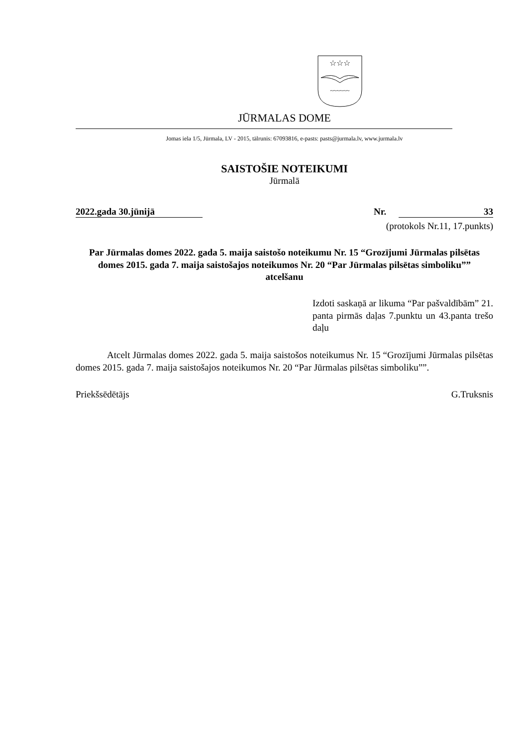☆☆☆
~~~~~~
JŪRMALAS DOME
Jomas iela 1/5, Jūrmala, LV - 2015, tālrunis: 67093816, e-pasts: pasts@jurmala.lv, www.jurmala.lv
SAISTOŠIE NOTEIKUMI
Jūrmalā
2022.gada 30.jūnijā Nr. 33
(protokols Nr.11, 17.punkts)
Par Jūrmalas domes 2022. gada 5. maija saistošo noteikumu Nr. 15 “Grozījumi Jūrmalas pilsētas domes 2015. gada 7. maija saistošajos noteikumos Nr. 20 “Par Jūrmalas pilsētas simboliku”” atcelšanu
Izdoti saskaņā ar likuma “Par pašvaldībām” 21. panta pirmās daļas 7.punktu un 43.panta trešo daļu
Atcelt Jūrmalas domes 2022. gada 5. maija saistošos noteikumus Nr. 15 “Grozījumi Jūrmalas pilsētas domes 2015. gada 7. maija saistošajos noteikumos Nr. 20 “Par Jūrmalas pilsētas simboliku””.
Priekšsēdētājs G.Truksnis